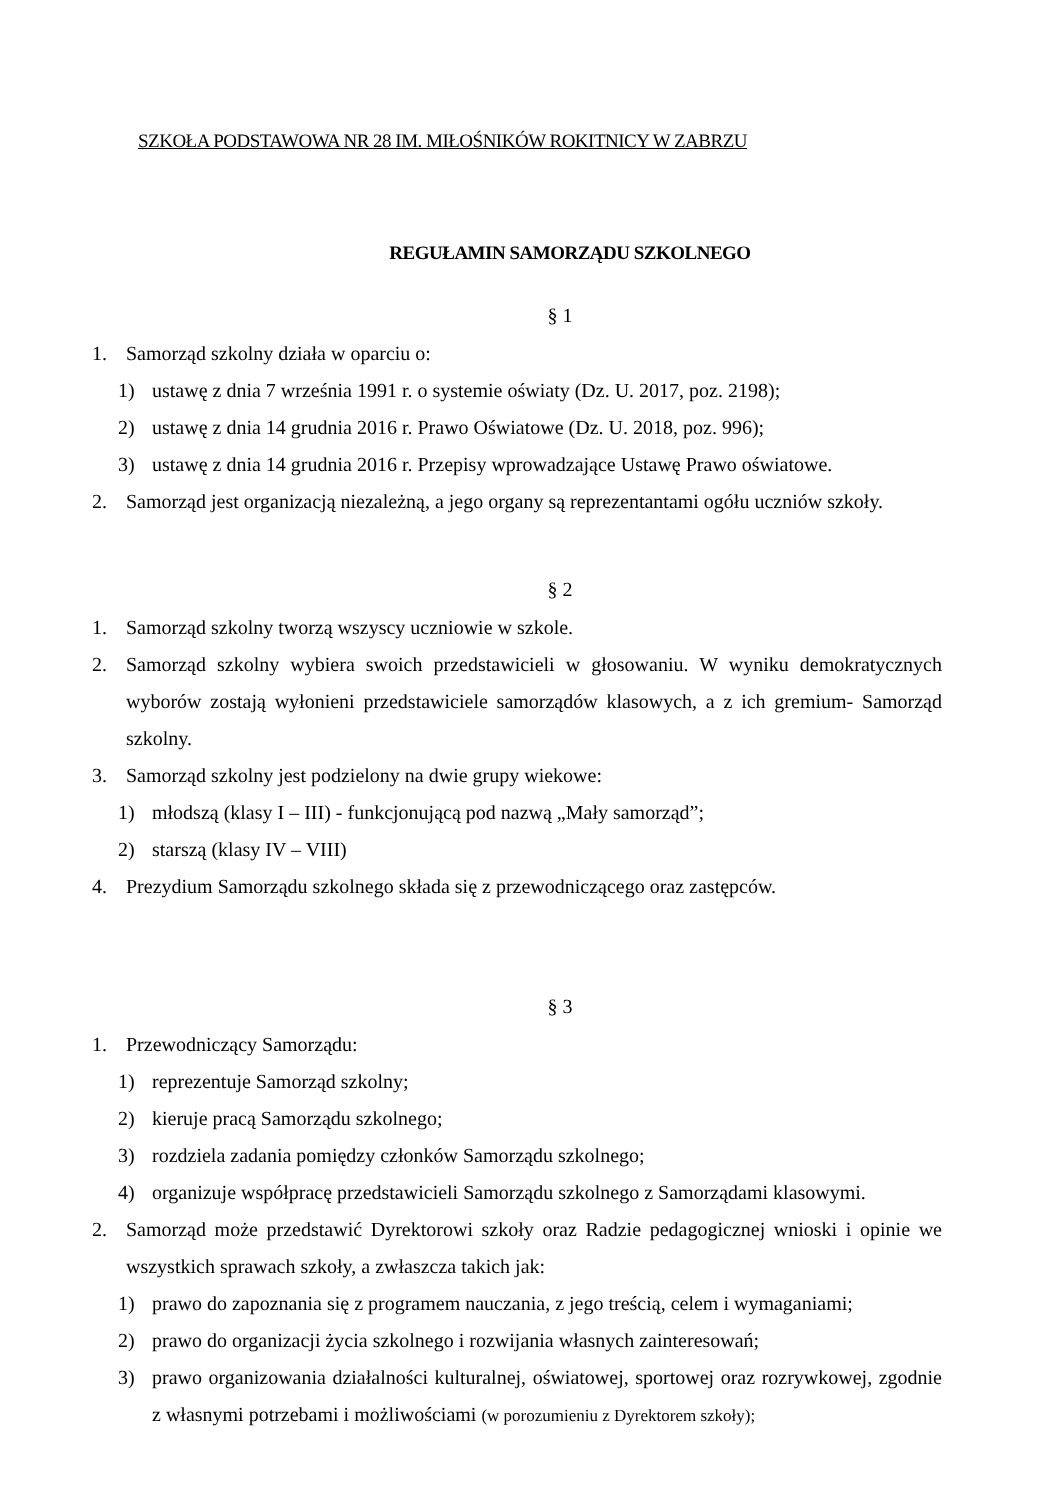SZKOŁA PODSTAWOWA NR 28 IM. MIŁOŚNIKÓW ROKITNICY W ZABRZU
REGUŁAMIN SAMORZĄDU SZKOLNEGO
§ 1
1. Samorząd szkolny działa w oparciu o:
1) ustawę z dnia 7 września 1991 r. o systemie oświaty (Dz. U. 2017, poz. 2198);
2) ustawę z dnia 14 grudnia 2016 r. Prawo Oświatowe (Dz. U. 2018, poz. 996);
3) ustawę z dnia 14 grudnia 2016 r. Przepisy wprowadzające Ustawę Prawo oświatowe.
2. Samorząd jest organizacją niezależną, a jego organy są reprezentantami ogółu uczniów szkoły.
§ 2
1. Samorząd szkolny tworzą wszyscy uczniowie w szkole.
2. Samorząd szkolny wybiera swoich przedstawicieli w głosowaniu. W wyniku demokratycznych wyborów zostają wyłonieni przedstawiciele samorządów klasowych, a z ich gremium- Samorząd szkolny.
3. Samorząd szkolny jest podzielony na dwie grupy wiekowe:
1) młodszą (klasy I – III) - funkcjonującą pod nazwą „Mały samorząd”;
2) starszą (klasy IV – VIII)
4. Prezydium Samorządu szkolnego składa się z przewodniczącego oraz zastępców.
§ 3
1. Przewodniczący Samorządu:
1) reprezentuje Samorząd szkolny;
2) kieruje pracą Samorządu szkolnego;
3) rozdziela zadania pomiędzy członków Samorządu szkolnego;
4) organizuje współpracę przedstawicieli Samorządu szkolnego z Samorządami klasowymi.
2. Samorząd może przedstawić Dyrektorowi szkoły oraz Radzie pedagogicznej wnioski i opinie we wszystkich sprawach szkoły, a zwłaszcza takich jak:
1) prawo do zapoznania się z programem nauczania, z jego treścią, celem i wymaganiami;
2) prawo do organizacji życia szkolnego i rozwijania własnych zainteresowań;
3) prawo organizowania działalności kulturalnej, oświatowej, sportowej oraz rozrywkowej, zgodnie z własnymi potrzebami i możliwościami (w porozumieniu z Dyrektorem szkoły);